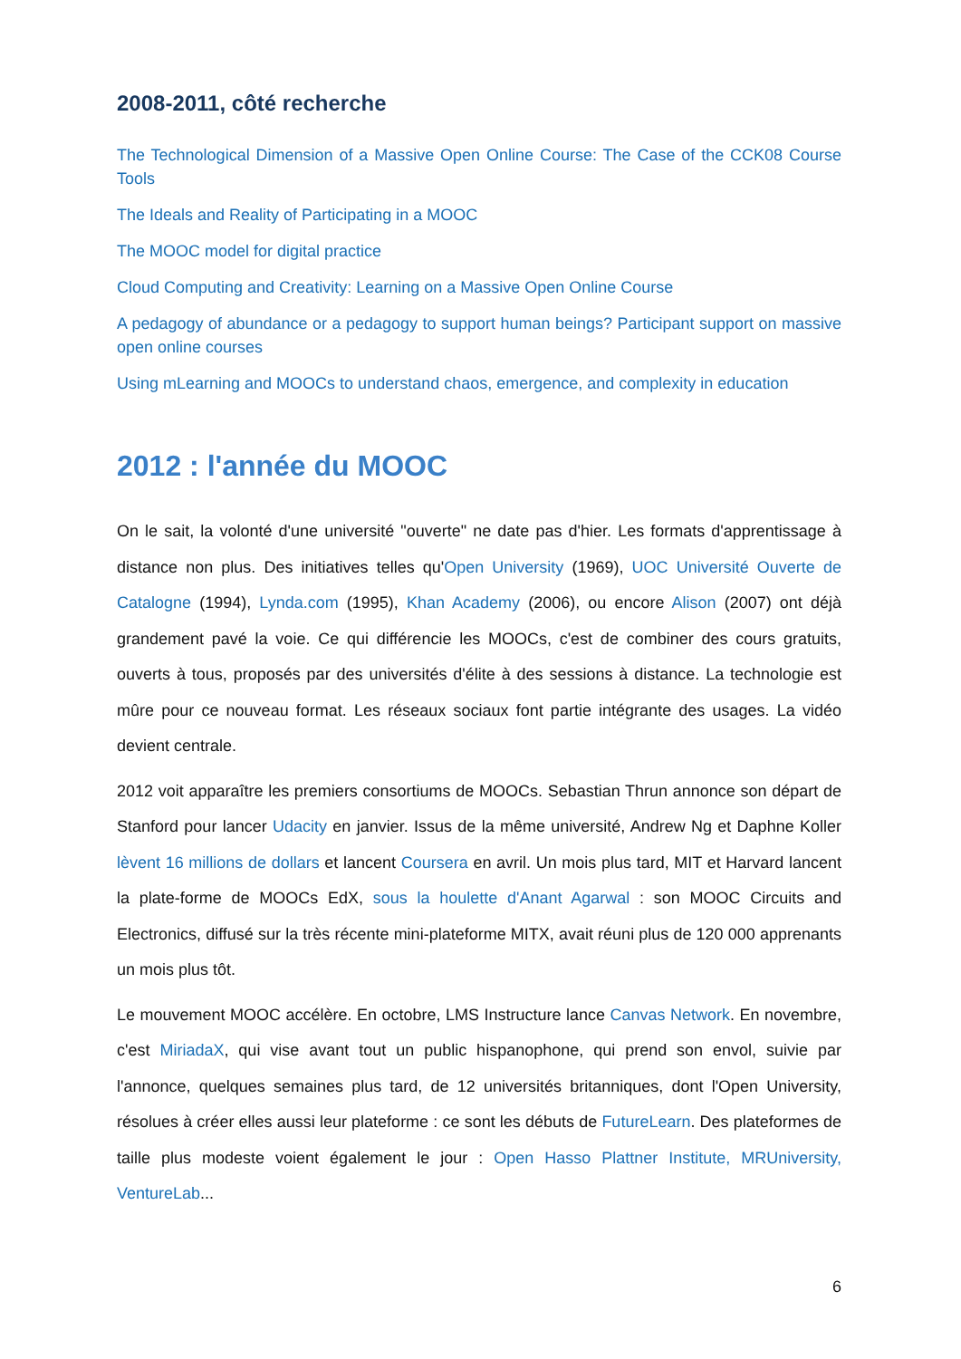2008-2011, côté recherche
The Technological Dimension of a Massive Open Online Course: The Case of the CCK08 Course Tools
The Ideals and Reality of Participating in a MOOC
The MOOC model for digital practice
Cloud Computing and Creativity: Learning on a Massive Open Online Course
A pedagogy of abundance or a pedagogy to support human beings? Participant support on massive open online courses
Using mLearning and MOOCs to understand chaos, emergence, and complexity in education
2012 : l'année du MOOC
On le sait, la volonté d'une université "ouverte" ne date pas d'hier. Les formats d'apprentissage à distance non plus. Des initiatives telles qu'Open University (1969), UOC Université Ouverte de Catalogne (1994), Lynda.com (1995), Khan Academy (2006), ou encore Alison (2007) ont déjà grandement pavé la voie. Ce qui différencie les MOOCs, c'est de combiner des cours gratuits, ouverts à tous, proposés par des universités d'élite à des sessions à distance. La technologie est mûre pour ce nouveau format. Les réseaux sociaux font partie intégrante des usages. La vidéo devient centrale.
2012 voit apparaître les premiers consortiums de MOOCs. Sebastian Thrun annonce son départ de Stanford pour lancer Udacity en janvier. Issus de la même université, Andrew Ng et Daphne Koller lèvent 16 millions de dollars et lancent Coursera en avril. Un mois plus tard, MIT et Harvard lancent la plate-forme de MOOCs EdX, sous la houlette d'Anant Agarwal : son MOOC Circuits and Electronics, diffusé sur la très récente mini-plateforme MITX, avait réuni plus de 120 000 apprenants un mois plus tôt.
Le mouvement MOOC accélère. En octobre, LMS Instructure lance Canvas Network. En novembre, c'est MiriadaX, qui vise avant tout un public hispanophone, qui prend son envol, suivie par l'annonce, quelques semaines plus tard, de 12 universités britanniques, dont l'Open University, résolues à créer elles aussi leur plateforme : ce sont les débuts de FutureLearn. Des plateformes de taille plus modeste voient également le jour : Open Hasso Plattner Institute, MRUniversity, VentureLab...
6